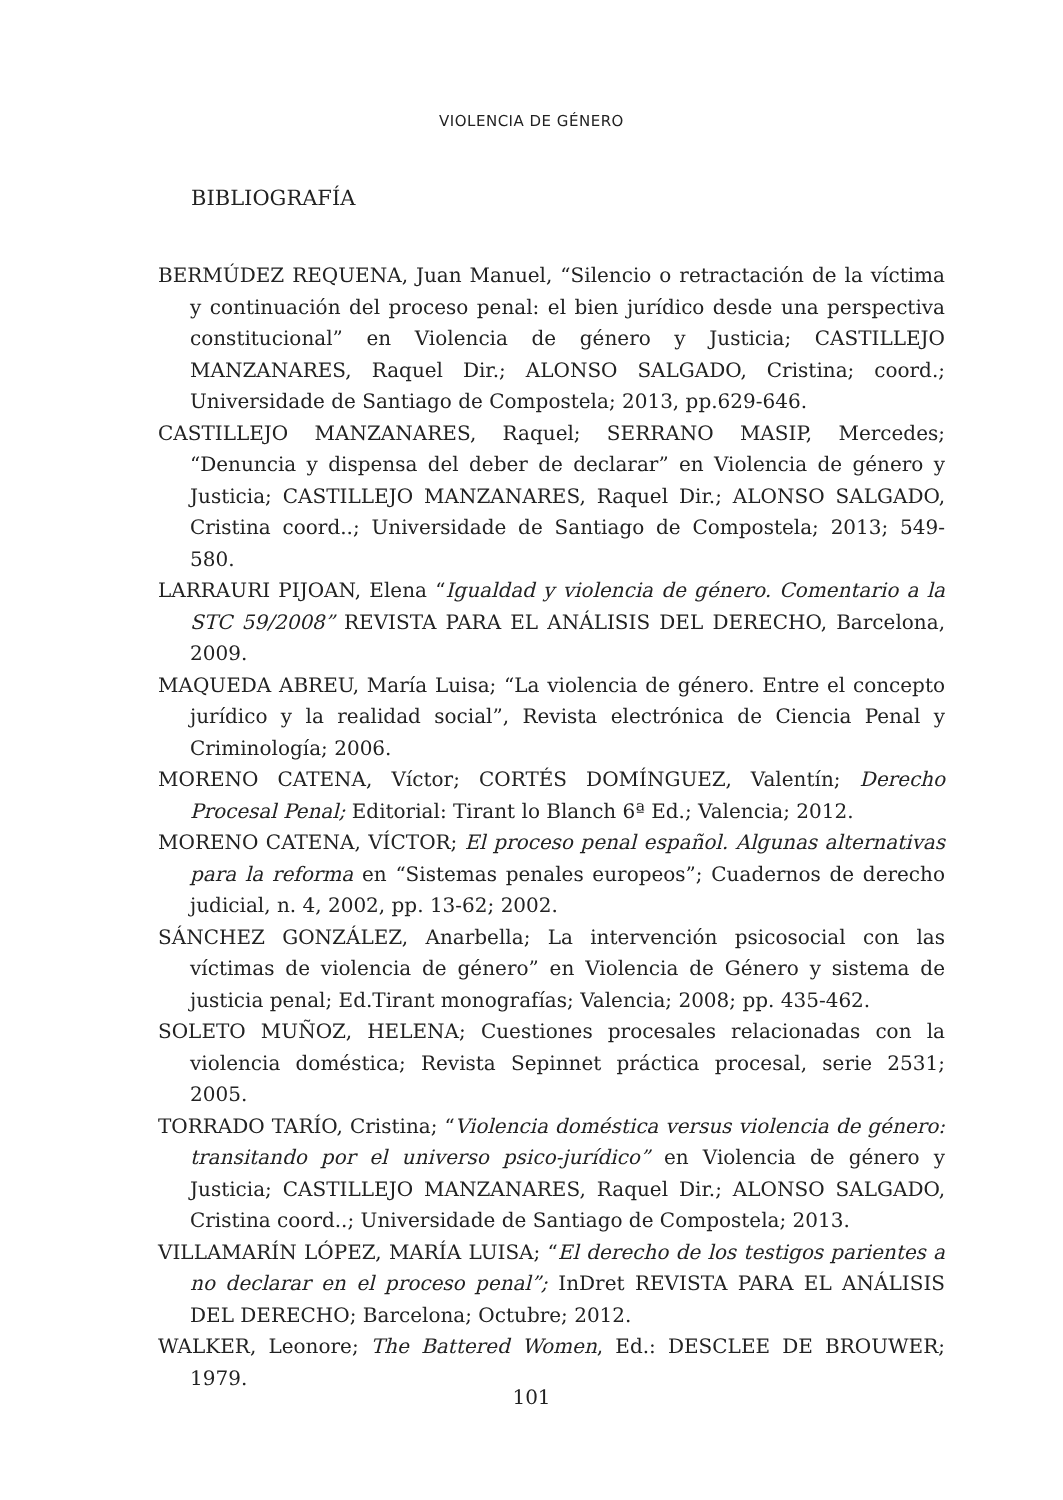VIOLENCIA DE GÉNERO
BIBLIOGRAFÍA
BERMÚDEZ REQUENA, Juan Manuel, “Silencio o retractación de la víctima y continuación del proceso penal: el bien jurídico desde una perspectiva constitucional” en Violencia de género y Justicia; CASTILLEJO MANZANARES, Raquel Dir.; ALONSO SALGADO, Cristina; coord.; Universidade de Santiago de Compostela; 2013, pp.629-646.
CASTILLEJO MANZANARES, Raquel; SERRANO MASIP, Mercedes; “Denuncia y dispensa del deber de declarar” en Violencia de género y Justicia; CASTILLEJO MANZANARES, Raquel Dir.; ALONSO SALGADO, Cristina coord..; Universidade de Santiago de Compostela; 2013; 549-580.
LARRAURI PIJOAN, Elena “Igualdad y violencia de género. Comentario a la STC 59/2008” REVISTA PARA EL ANÁLISIS DEL DERECHO, Barcelona, 2009.
MAQUEDA ABREU, María Luisa; “La violencia de género. Entre el concepto jurídico y la realidad social”, Revista electrónica de Ciencia Penal y Criminología; 2006.
MORENO CATENA, Víctor; CORTÉS DOMÍNGUEZ, Valentín; Derecho Procesal Penal; Editorial: Tirant lo Blanch 6ª Ed.; Valencia; 2012.
MORENO CATENA, VÍCTOR; El proceso penal español. Algunas alternativas para la reforma en “Sistemas penales europeos”; Cuadernos de derecho judicial, n. 4, 2002, pp. 13-62; 2002.
SÁNCHEZ GONZÁLEZ, Anarbella; La intervención psicosocial con las víctimas de violencia de género” en Violencia de Género y sistema de justicia penal; Ed.Tirant monografías; Valencia; 2008; pp. 435-462.
SOLETO MUÑOZ, HELENA; Cuestiones procesales relacionadas con la violencia doméstica; Revista Sepinnet práctica procesal, serie 2531; 2005.
TORRADO TARÍO, Cristina; “Violencia doméstica versus violencia de género: transitando por el universo psico-jurídico” en Violencia de género y Justicia; CASTILLEJO MANZANARES, Raquel Dir.; ALONSO SALGADO, Cristina coord..; Universidade de Santiago de Compostela; 2013.
VILLAMARÍN LÓPEZ, MARÍA LUISA; “El derecho de los testigos parientes a no declarar en el proceso penal”; InDret REVISTA PARA EL ANÁLISIS DEL DERECHO; Barcelona; Octubre; 2012.
WALKER, Leonore; The Battered Women, Ed.: DESCLEE DE BROUWER; 1979.
101